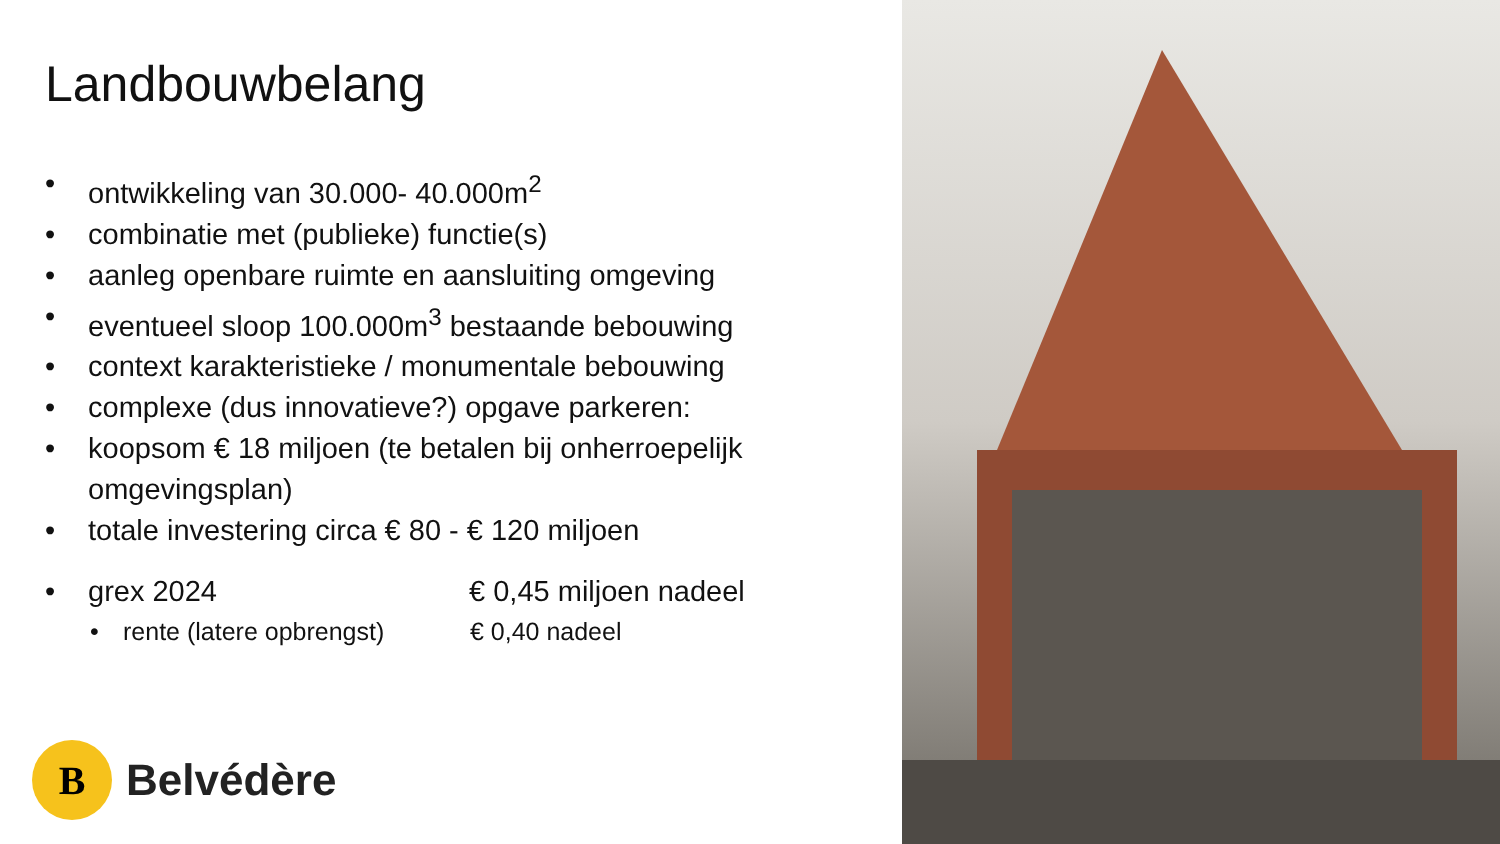Landbouwbelang
• ontwikkeling van 30.000- 40.000m<sup>2</sup>
• combinatie met (publieke) functie(s)
• aanleg openbare ruimte en aansluiting omgeving
• eventueel sloop 100.000m<sup>3</sup> bestaande bebouwing
• context karakteristieke / monumentale bebouwing
• complexe (dus innovatieve?) opgave parkeren:
• koopsom € 18 miljoen (te betalen bij onherroepelijk omgevingsplan)
• totale investering circa € 80 - € 120 miljoen
• grex 2024 € 0,45 miljoen nadeel
• rente (latere opbrengst) € 0,40 nadeel
B
Belvédère